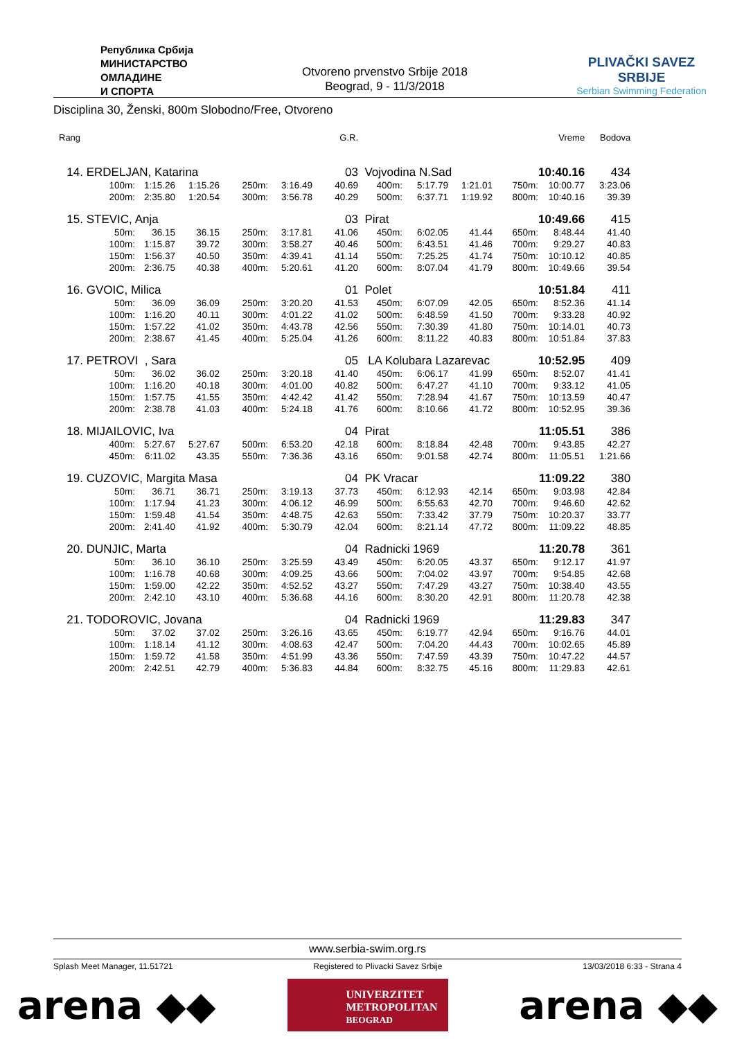Република Србија
МИНИСТАРСТВО
ОМЛАДИНЕ
И СПОРТА
Otvoreno prvenstvo Srbije 2018
Beograd, 9 - 11/3/2018
PLIVAČKI SAVEZ SRBIJE
Serbian Swimming Federation
Disciplina 30, Ženski, 800m Slobodno/Free, Otvoreno
| Rang | | | | | | G.R. | | | | | Vreme | Bodova |
| --- | --- | --- | --- | --- | --- | --- | --- | --- | --- | --- | --- | --- |
| 14. | ERDELJAN, Katarina | | | | | 03 | Vojvodina N.Sad | | | | 10:40.16 | 434 |
| | 100m: | 1:15.26 | 1:15.26 | 250m: | 3:16.49 | 40.69 | 400m: | 5:17.79 | 1:21.01 | 750m: | 10:00.77 | 3:23.06 |
| | 200m: | 2:35.80 | 1:20.54 | 300m: | 3:56.78 | 40.29 | 500m: | 6:37.71 | 1:19.92 | 800m: | 10:40.16 | 39.39 |
| 15. | STEVIC, Anja | | | | | 03 | Pirat | | | | 10:49.66 | 415 |
| | 50m: | 36.15 | 36.15 | 250m: | 3:17.81 | 41.06 | 450m: | 6:02.05 | 41.44 | 650m: | 8:48.44 | 41.40 |
| | 100m: | 1:15.87 | 39.72 | 300m: | 3:58.27 | 40.46 | 500m: | 6:43.51 | 41.46 | 700m: | 9:29.27 | 40.83 |
| | 150m: | 1:56.37 | 40.50 | 350m: | 4:39.41 | 41.14 | 550m: | 7:25.25 | 41.74 | 750m: | 10:10.12 | 40.85 |
| | 200m: | 2:36.75 | 40.38 | 400m: | 5:20.61 | 41.20 | 600m: | 8:07.04 | 41.79 | 800m: | 10:49.66 | 39.54 |
| 16. | GVOIC, Milica | | | | | 01 | Polet | | | | 10:51.84 | 411 |
| | 50m: | 36.09 | 36.09 | 250m: | 3:20.20 | 41.53 | 450m: | 6:07.09 | 42.05 | 650m: | 8:52.36 | 41.14 |
| | 100m: | 1:16.20 | 40.11 | 300m: | 4:01.22 | 41.02 | 500m: | 6:48.59 | 41.50 | 700m: | 9:33.28 | 40.92 |
| | 150m: | 1:57.22 | 41.02 | 350m: | 4:43.78 | 42.56 | 550m: | 7:30.39 | 41.80 | 750m: | 10:14.01 | 40.73 |
| | 200m: | 2:38.67 | 41.45 | 400m: | 5:25.04 | 41.26 | 600m: | 8:11.22 | 40.83 | 800m: | 10:51.84 | 37.83 |
| 17. | PETROVI , Sara | | | | | 05 | LA Kolubara Lazarevac | | | | 10:52.95 | 409 |
| | 50m: | 36.02 | 36.02 | 250m: | 3:20.18 | 41.40 | 450m: | 6:06.17 | 41.99 | 650m: | 8:52.07 | 41.41 |
| | 100m: | 1:16.20 | 40.18 | 300m: | 4:01.00 | 40.82 | 500m: | 6:47.27 | 41.10 | 700m: | 9:33.12 | 41.05 |
| | 150m: | 1:57.75 | 41.55 | 350m: | 4:42.42 | 41.42 | 550m: | 7:28.94 | 41.67 | 750m: | 10:13.59 | 40.47 |
| | 200m: | 2:38.78 | 41.03 | 400m: | 5:24.18 | 41.76 | 600m: | 8:10.66 | 41.72 | 800m: | 10:52.95 | 39.36 |
| 18. | MIJAILOVIC, Iva | | | | | 04 | Pirat | | | | 11:05.51 | 386 |
| | 400m: | 5:27.67 | 5:27.67 | 500m: | 6:53.20 | 42.18 | 600m: | 8:18.84 | 42.48 | 700m: | 9:43.85 | 42.27 |
| | 450m: | 6:11.02 | 43.35 | 550m: | 7:36.36 | 43.16 | 650m: | 9:01.58 | 42.74 | 800m: | 11:05.51 | 1:21.66 |
| 19. | CUZOVIC, Margita Masa | | | | | 04 | PK Vracar | | | | 11:09.22 | 380 |
| | 50m: | 36.71 | 36.71 | 250m: | 3:19.13 | 37.73 | 450m: | 6:12.93 | 42.14 | 650m: | 9:03.98 | 42.84 |
| | 100m: | 1:17.94 | 41.23 | 300m: | 4:06.12 | 46.99 | 500m: | 6:55.63 | 42.70 | 700m: | 9:46.60 | 42.62 |
| | 150m: | 1:59.48 | 41.54 | 350m: | 4:48.75 | 42.63 | 550m: | 7:33.42 | 37.79 | 750m: | 10:20.37 | 33.77 |
| | 200m: | 2:41.40 | 41.92 | 400m: | 5:30.79 | 42.04 | 600m: | 8:21.14 | 47.72 | 800m: | 11:09.22 | 48.85 |
| 20. | DUNJIC, Marta | | | | | 04 | Radnicki 1969 | | | | 11:20.78 | 361 |
| | 50m: | 36.10 | 36.10 | 250m: | 3:25.59 | 43.49 | 450m: | 6:20.05 | 43.37 | 650m: | 9:12.17 | 41.97 |
| | 100m: | 1:16.78 | 40.68 | 300m: | 4:09.25 | 43.66 | 500m: | 7:04.02 | 43.97 | 700m: | 9:54.85 | 42.68 |
| | 150m: | 1:59.00 | 42.22 | 350m: | 4:52.52 | 43.27 | 550m: | 7:47.29 | 43.27 | 750m: | 10:38.40 | 43.55 |
| | 200m: | 2:42.10 | 43.10 | 400m: | 5:36.68 | 44.16 | 600m: | 8:30.20 | 42.91 | 800m: | 11:20.78 | 42.38 |
| 21. | TODOROVIC, Jovana | | | | | 04 | Radnicki 1969 | | | | 11:29.83 | 347 |
| | 50m: | 37.02 | 37.02 | 250m: | 3:26.16 | 43.65 | 450m: | 6:19.77 | 42.94 | 650m: | 9:16.76 | 44.01 |
| | 100m: | 1:18.14 | 41.12 | 300m: | 4:08.63 | 42.47 | 500m: | 7:04.20 | 44.43 | 700m: | 10:02.65 | 45.89 |
| | 150m: | 1:59.72 | 41.58 | 350m: | 4:51.99 | 43.36 | 550m: | 7:47.59 | 43.39 | 750m: | 10:47.22 | 44.57 |
| | 200m: | 2:42.51 | 42.79 | 400m: | 5:36.83 | 44.84 | 600m: | 8:32.75 | 45.16 | 800m: | 11:29.83 | 42.61 |
www.serbia-swim.org.rs
Splash Meet Manager, 11.51721 Registered to Plivacki Savez Srbije 13/03/2018 6:33 - Strana 4
arena ◆◆
UNIVERZITET
METROPOLITAN
BEOGRAD
arena ◆◆